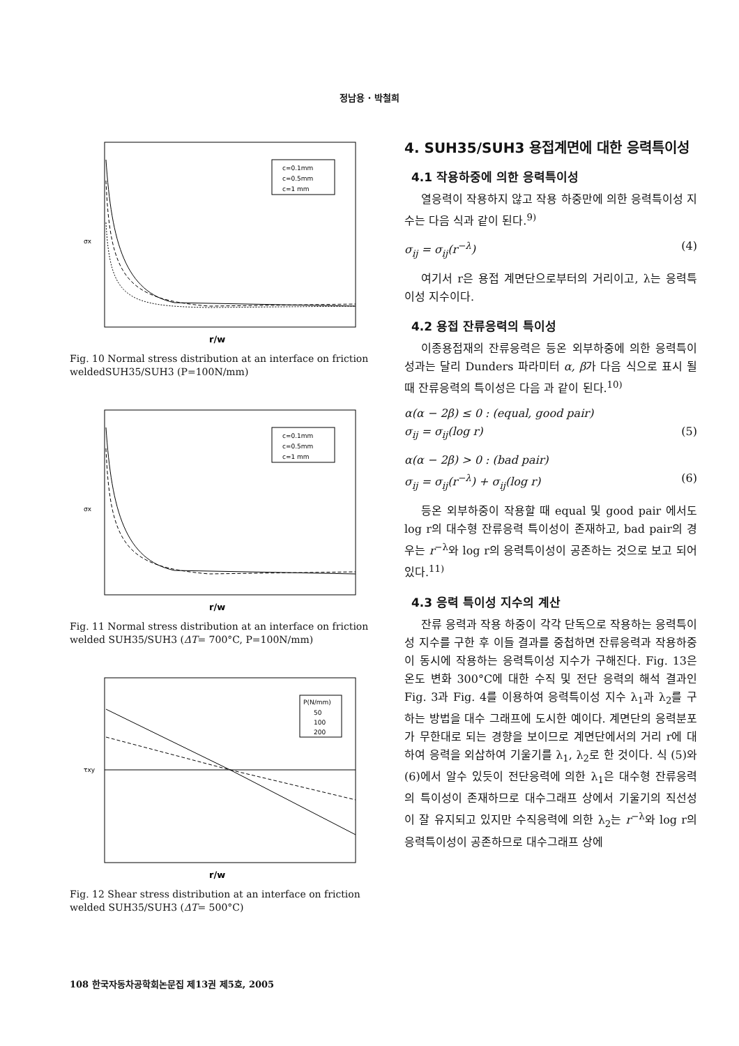정남용 · 박철희
c=0.1mm
c=0.5mm
c=1 mm
σx
r/w
Fig. 10 Normal stress distribution at an interface on friction weldedSUH35/SUH3 (P=100N/mm)
c=0.1mm
c=0.5mm
c=1 mm
σx
r/w
Fig. 11 Normal stress distribution at an interface on friction welded SUH35/SUH3 (ΔT= 700°C, P=100N/mm)
P(N/mm)
50
100
200
τxy
r/w
Fig. 12 Shear stress distribution at an interface on friction welded SUH35/SUH3 (ΔT= 500°C)
4. SUH35/SUH3 용접계면에 대한 응력특이성
4.1 작용하중에 의한 응력특이성
열응력이 작용하지 않고 작용 하중만에 의한 응력특이성 지수는 다음 식과 같이 된다.<sup>9)</sup>
σ<sub>ij</sub> = σ<sub>ij</sub>(r<sup>−λ</sup>) (4)
여기서 r은 용접 계면단으로부터의 거리이고, λ는 응력특이성 지수이다.
4.2 용접 잔류응력의 특이성
이종용접재의 잔류응력은 등온 외부하중에 의한 응력특이성과는 달리 Dunders 파라미터 α, β가 다음 식으로 표시 될 때 잔류응력의 특이성은 다음 과 같이 된다.<sup>10)</sup>
α(α − 2β) ≤ 0 : (equal, good pair)
σ<sub>ij</sub> = σ<sub>ij</sub>(log r)
(5)
α(α − 2β) > 0 : (bad pair)
σ<sub>ij</sub> = σ<sub>ij</sub>(r<sup>−λ</sup>) + σ<sub>ij</sub>(log r)
(6)
등온 외부하중이 작용할 때 equal 및 good pair 에서도 log r의 대수형 잔류응력 특이성이 존재하고, bad pair의 경우는 r<sup>−λ</sup>와 log r의 응력특이성이 공존하는 것으로 보고 되어 있다.<sup>11)</sup>
4.3 응력 특이성 지수의 계산
잔류 응력과 작용 하중이 각각 단독으로 작용하는 응력특이성 지수를 구한 후 이들 결과를 중첩하면 잔류응력과 작용하중이 동시에 작용하는 응력특이성 지수가 구해진다. Fig. 13은 온도 변화 300°C에 대한 수직 및 전단 응력의 해석 결과인 Fig. 3과 Fig. 4를 이용하여 응력특이성 지수 λ<sub>1</sub>과 λ<sub>2</sub>를 구하는 방법을 대수 그래프에 도시한 예이다. 계면단의 응력분포가 무한대로 되는 경향을 보이므로 계면단에서의 거리 r에 대하여 응력을 외삽하여 기울기를 λ<sub>1</sub>, λ<sub>2</sub>로 한 것이다. 식 (5)와 (6)에서 알수 있듯이 전단응력에 의한 λ<sub>1</sub>은 대수형 잔류응력의 특이성이 존재하므로 대수그래프 상에서 기울기의 직선성이 잘 유지되고 있지만 수직응력에 의한 λ<sub>2</sub>는 r<sup>−λ</sup>와 log r의 응력특이성이 공존하므로 대수그래프 상에
108 한국자동차공학회논문집 제13권 제5호, 2005